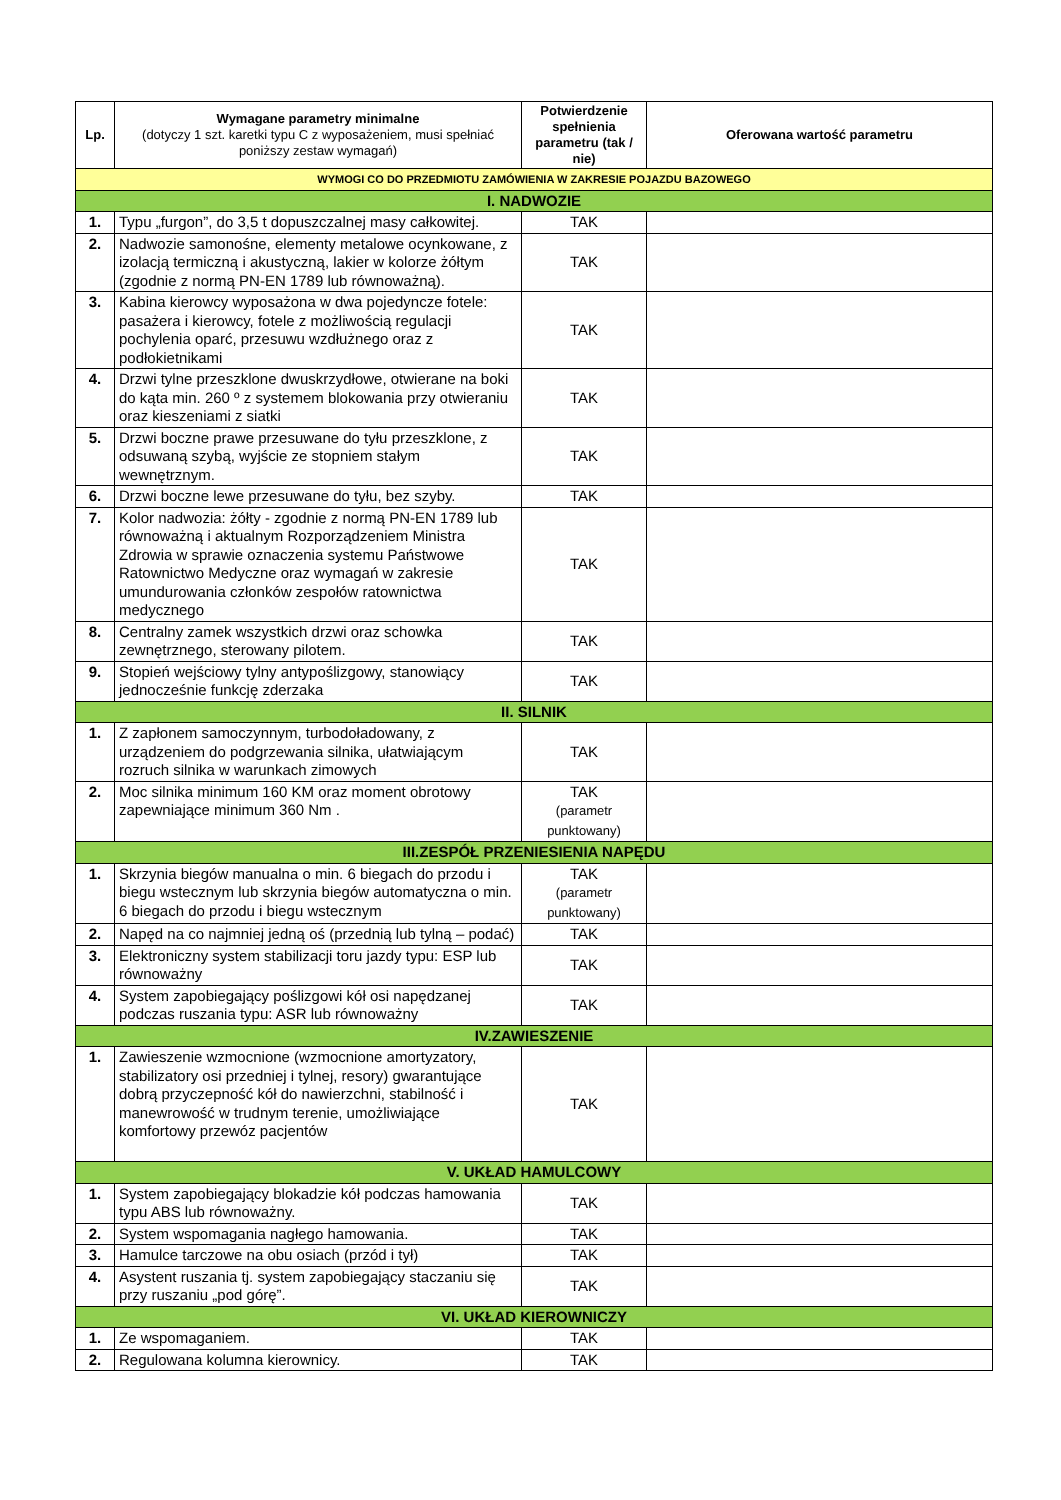| Lp. | Wymagane parametry minimalne (dotyczy 1 szt. karetki typu C z wyposażeniem, musi spełniać poniższy zestaw wymagań) | Potwierdzenie spełnienia parametru (tak / nie) | Oferowana wartość parametru |
| --- | --- | --- | --- |
| WYMOGI CO DO PRZEDMIOTU ZAMÓWIENIA W ZAKRESIE POJAZDU BAZOWEGO | | | |
| I. NADWOZIE | | | |
| 1. | Typu „furgon”, do 3,5 t dopuszczalnej masy całkowitej. | TAK | |
| 2. | Nadwozie samonośne, elementy metalowe ocynkowane, z izolacją termiczną i akustyczną, lakier w kolorze żółtym (zgodnie z normą PN-EN 1789 lub równoważną). | TAK | |
| 3. | Kabina kierowcy wyposażona w dwa pojedyncze fotele: pasażera i kierowcy, fotele z możliwością regulacji pochylenia oparć, przesuwu wzdłużnego oraz z podłokietnikami | TAK | |
| 4. | Drzwi tylne przeszklone dwuskrzydłowe, otwierane na boki do kąta min. 260 º z systemem blokowania przy otwieraniu oraz kieszeniami z siatki | TAK | |
| 5. | Drzwi boczne prawe przesuwane do tyłu przeszklone, z odsuwaną szybą, wyjście ze stopniem stałym wewnętrznym. | TAK | |
| 6. | Drzwi boczne lewe przesuwane do tyłu, bez szyby. | TAK | |
| 7. | Kolor nadwozia: żółty - zgodnie z normą PN-EN 1789 lub równoważną i aktualnym Rozporządzeniem Ministra Zdrowia w sprawie oznaczenia systemu Państwowe Ratownictwo Medyczne oraz wymagań w zakresie umundurowania członków zespołów ratownictwa medycznego | TAK | |
| 8. | Centralny zamek wszystkich drzwi oraz schowka zewnętrznego, sterowany pilotem. | TAK | |
| 9. | Stopień wejściowy tylny antypoślizgowy, stanowiący jednocześnie funkcję zderzaka | TAK | |
| II. SILNIK | | | |
| 1. | Z zapłonem samoczynnym, turbodoładowany, z urządzeniem do podgrzewania silnika, ułatwiającym rozruch silnika w warunkach zimowych | TAK | |
| 2. | Moc silnika minimum 160 KM oraz moment obrotowy zapewniające minimum 360 Nm . | TAK (parametr punktowany) | |
| III.ZESPÓŁ PRZENIESIENIA NAPĘDU | | | |
| 1. | Skrzynia biegów manualna o min. 6 biegach do przodu i biegu wstecznym lub skrzynia biegów automatyczna o min. 6 biegach do przodu i biegu wstecznym | TAK (parametr punktowany) | |
| 2. | Napęd na co najmniej jedną oś (przednią lub tylną – podać) | TAK | |
| 3. | Elektroniczny system stabilizacji toru jazdy typu: ESP lub równoważny | TAK | |
| 4. | System zapobiegający poślizgowi kół osi napędzanej podczas ruszania typu: ASR lub równoważny | TAK | |
| IV.ZAWIESZENIE | | | |
| 1. | Zawieszenie wzmocnione (wzmocnione amortyzatory, stabilizatory osi przedniej i tylnej, resory) gwarantujące dobrą przyczepność kół do nawierzchni, stabilność i manewrowość w trudnym terenie, umożliwiające komfortowy przewóz pacjentów | TAK | |
| V. UKŁAD HAMULCOWY | | | |
| 1. | System zapobiegający blokadzie kół podczas hamowania typu ABS lub równoważny. | TAK | |
| 2. | System wspomagania nagłego hamowania. | TAK | |
| 3. | Hamulce tarczowe na obu osiach (przód i tył) | TAK | |
| 4. | Asystent ruszania tj. system zapobiegający staczaniu się przy ruszaniu „pod górę”. | TAK | |
| VI. UKŁAD KIEROWNICZY | | | |
| 1. | Ze wspomaganiem. | TAK | |
| 2. | Regulowana kolumna kierownicy. | TAK | |